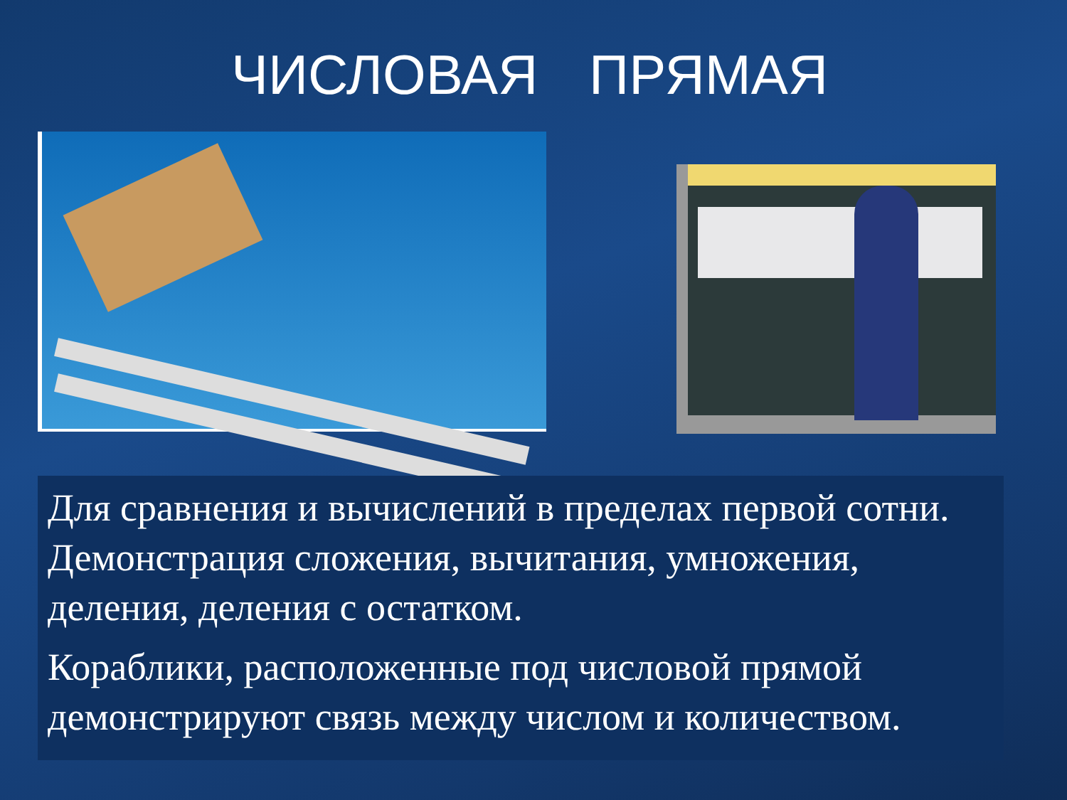ЧИСЛОВАЯ ПРЯМАЯ
Для сравнения и вычислений в пределах первой сотни. Демонстрация сложения, вычитания, умножения, деления, деления с остатком.
Кораблики, расположенные под числовой прямой демонстрируют связь между числом и количеством.